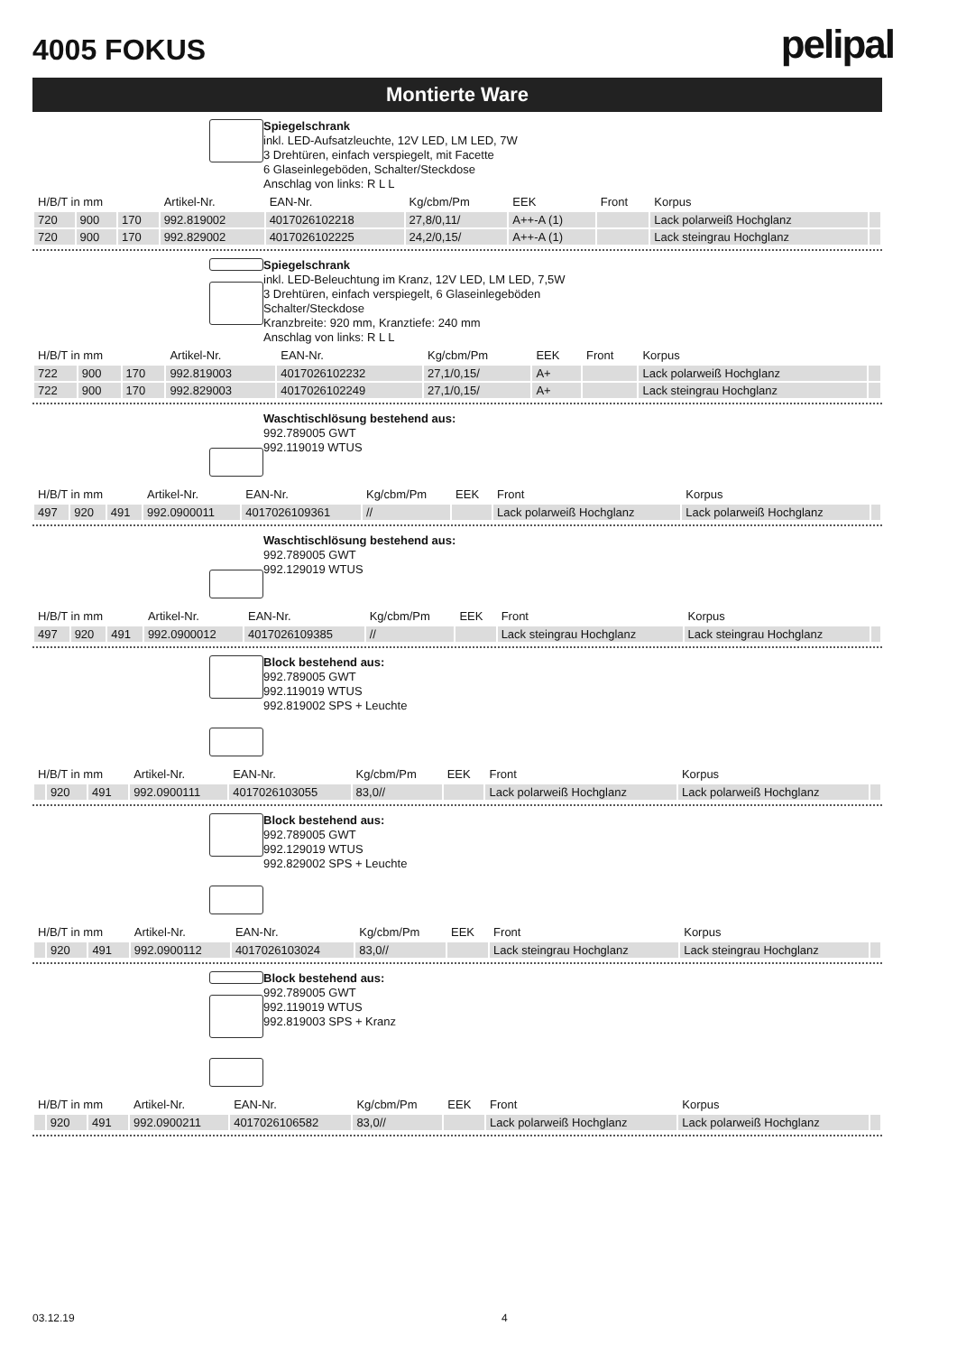4005 FOKUS
pelipal
Montierte Ware
Spiegelschrank
inkl. LED-Aufsatzleuchte, 12V LED, LM LED, 7W
3 Drehtüren, einfach verspiegelt, mit Facette
6 Glaseinlegeböden, Schalter/Steckdose
Anschlag von links: R L L
| H/B/T in mm | | | Artikel-Nr. | EAN-Nr. | Kg/cbm/Pm | EEK | Front | Korpus | |
| --- | --- | --- | --- | --- | --- | --- | --- | --- | --- |
| 720 | 900 | 170 | 992.819002 | 4017026102218 | 27,8/0,11/ | A++-A (1) | | Lack polarweiß Hochglanz | |
| 720 | 900 | 170 | 992.829002 | 4017026102225 | 24,2/0,15/ | A++-A (1) | | Lack steingrau Hochglanz | |
Spiegelschrank
inkl. LED-Beleuchtung im Kranz, 12V LED, LM LED, 7,5W
3 Drehtüren, einfach verspiegelt, 6 Glaseinlegeböden
Schalter/Steckdose
Kranzbreite: 920 mm, Kranztiefe: 240 mm
Anschlag von links: R L L
| H/B/T in mm | | | Artikel-Nr. | EAN-Nr. | Kg/cbm/Pm | EEK | Front | Korpus | |
| --- | --- | --- | --- | --- | --- | --- | --- | --- | --- |
| 722 | 900 | 170 | 992.819003 | 4017026102232 | 27,1/0,15/ | A+ | | Lack polarweiß Hochglanz | |
| 722 | 900 | 170 | 992.829003 | 4017026102249 | 27,1/0,15/ | A+ | | Lack steingrau Hochglanz | |
Waschtischlösung bestehend aus:
992.789005 GWT
992.119019 WTUS
| H/B/T in mm | | | Artikel-Nr. | EAN-Nr. | Kg/cbm/Pm | EEK | Front | Korpus | |
| --- | --- | --- | --- | --- | --- | --- | --- | --- | --- |
| 497 | 920 | 491 | 992.0900011 | 4017026109361 | // | | Lack polarweiß Hochglanz | Lack polarweiß Hochglanz | |
Waschtischlösung bestehend aus:
992.789005 GWT
992.129019 WTUS
| H/B/T in mm | | | Artikel-Nr. | EAN-Nr. | Kg/cbm/Pm | EEK | Front | Korpus | |
| --- | --- | --- | --- | --- | --- | --- | --- | --- | --- |
| 497 | 920 | 491 | 992.0900012 | 4017026109385 | // | | Lack steingrau Hochglanz | Lack steingrau Hochglanz | |
Block bestehend aus:
992.789005 GWT
992.119019 WTUS
992.819002 SPS + Leuchte
| H/B/T in mm | | | Artikel-Nr. | EAN-Nr. | Kg/cbm/Pm | EEK | Front | Korpus | |
| --- | --- | --- | --- | --- | --- | --- | --- | --- | --- |
| | 920 | 491 | 992.0900111 | 4017026103055 | 83,0// | | Lack polarweiß Hochglanz | Lack polarweiß Hochglanz | |
Block bestehend aus:
992.789005 GWT
992.129019 WTUS
992.829002 SPS + Leuchte
| H/B/T in mm | | | Artikel-Nr. | EAN-Nr. | Kg/cbm/Pm | EEK | Front | Korpus | |
| --- | --- | --- | --- | --- | --- | --- | --- | --- | --- |
| | 920 | 491 | 992.0900112 | 4017026103024 | 83,0// | | Lack steingrau Hochglanz | Lack steingrau Hochglanz | |
Block bestehend aus:
992.789005 GWT
992.119019 WTUS
992.819003 SPS + Kranz
| H/B/T in mm | | | Artikel-Nr. | EAN-Nr. | Kg/cbm/Pm | EEK | Front | Korpus | |
| --- | --- | --- | --- | --- | --- | --- | --- | --- | --- |
| | 920 | 491 | 992.0900211 | 4017026106582 | 83,0// | | Lack polarweiß Hochglanz | Lack polarweiß Hochglanz | |
03.12.19 4